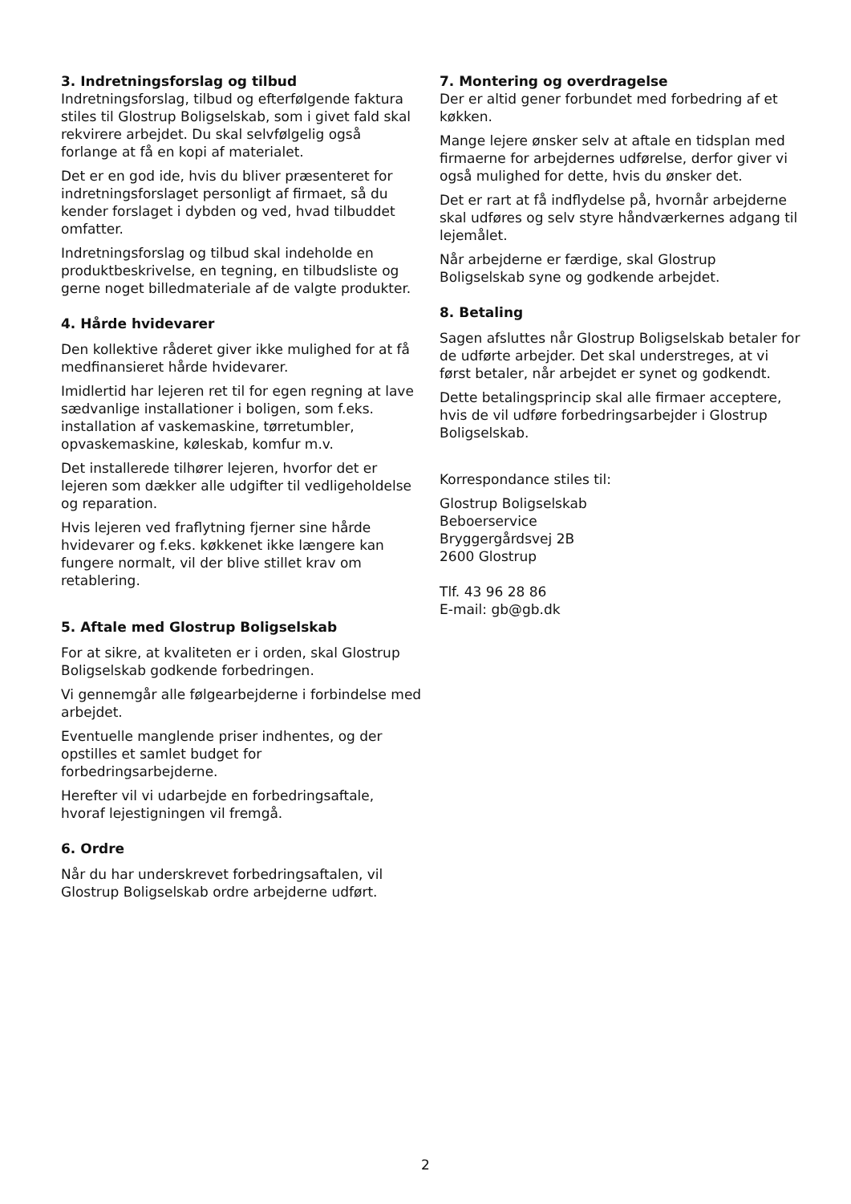3. Indretningsforslag og tilbud
Indretningsforslag, tilbud og efterfølgende faktura stiles til Glostrup Boligselskab, som i givet fald skal rekvirere arbejdet. Du skal selvfølgelig også forlange at få en kopi af materialet.
Det er en god ide, hvis du bliver præsenteret for indretningsforslaget personligt af firmaet, så du kender forslaget i dybden og ved, hvad tilbuddet omfatter.
Indretningsforslag og tilbud skal indeholde en produktbeskrivelse, en tegning, en tilbudsliste og gerne noget billedmateriale af de valgte produkter.
4. Hårde hvidevarer
Den kollektive råderet giver ikke mulighed for at få medfinansieret hårde hvidevarer.
Imidlertid har lejeren ret til for egen regning at lave sædvanlige installationer i boligen, som f.eks. installation af vaskemaskine, tørretumbler, opvaskemaskine, køleskab, komfur m.v.
Det installerede tilhører lejeren, hvorfor det er lejeren som dækker alle udgifter til vedligeholdelse og reparation.
Hvis lejeren ved fraflytning fjerner sine hårde hvidevarer og f.eks. køkkenet ikke længere kan fungere normalt, vil der blive stillet krav om retablering.
5. Aftale med Glostrup Boligselskab
For at sikre, at kvaliteten er i orden, skal Glostrup Boligselskab godkende forbedringen.
Vi gennemgår alle følgearbejderne i forbindelse med arbejdet.
Eventuelle manglende priser indhentes, og der opstilles et samlet budget for forbedringsarbejderne.
Herefter vil vi udarbejde en forbedringsaftale, hvoraf lejestigningen vil fremgå.
6. Ordre
Når du har underskrevet forbedringsaftalen, vil Glostrup Boligselskab ordre arbejderne udført.
7. Montering og overdragelse
Der er altid gener forbundet med forbedring af et køkken.
Mange lejere ønsker selv at aftale en tidsplan med firmaerne for arbejdernes udførelse, derfor giver vi også mulighed for dette, hvis du ønsker det.
Det er rart at få indflydelse på, hvornår arbejderne skal udføres og selv styre håndværkernes adgang til lejemålet.
Når arbejderne er færdige, skal Glostrup Boligselskab syne og godkende arbejdet.
8. Betaling
Sagen afsluttes når Glostrup Boligselskab betaler for de udførte arbejder. Det skal understreges, at vi først betaler, når arbejdet er synet og godkendt.
Dette betalingsprincip skal alle firmaer acceptere, hvis de vil udføre forbedringsarbejder i Glostrup Boligselskab.
Korrespondance stiles til:
Glostrup Boligselskab
Beboerservice
Bryggergårdsvej 2B
2600 Glostrup
Tlf. 43 96 28 86
E-mail: gb@gb.dk
2